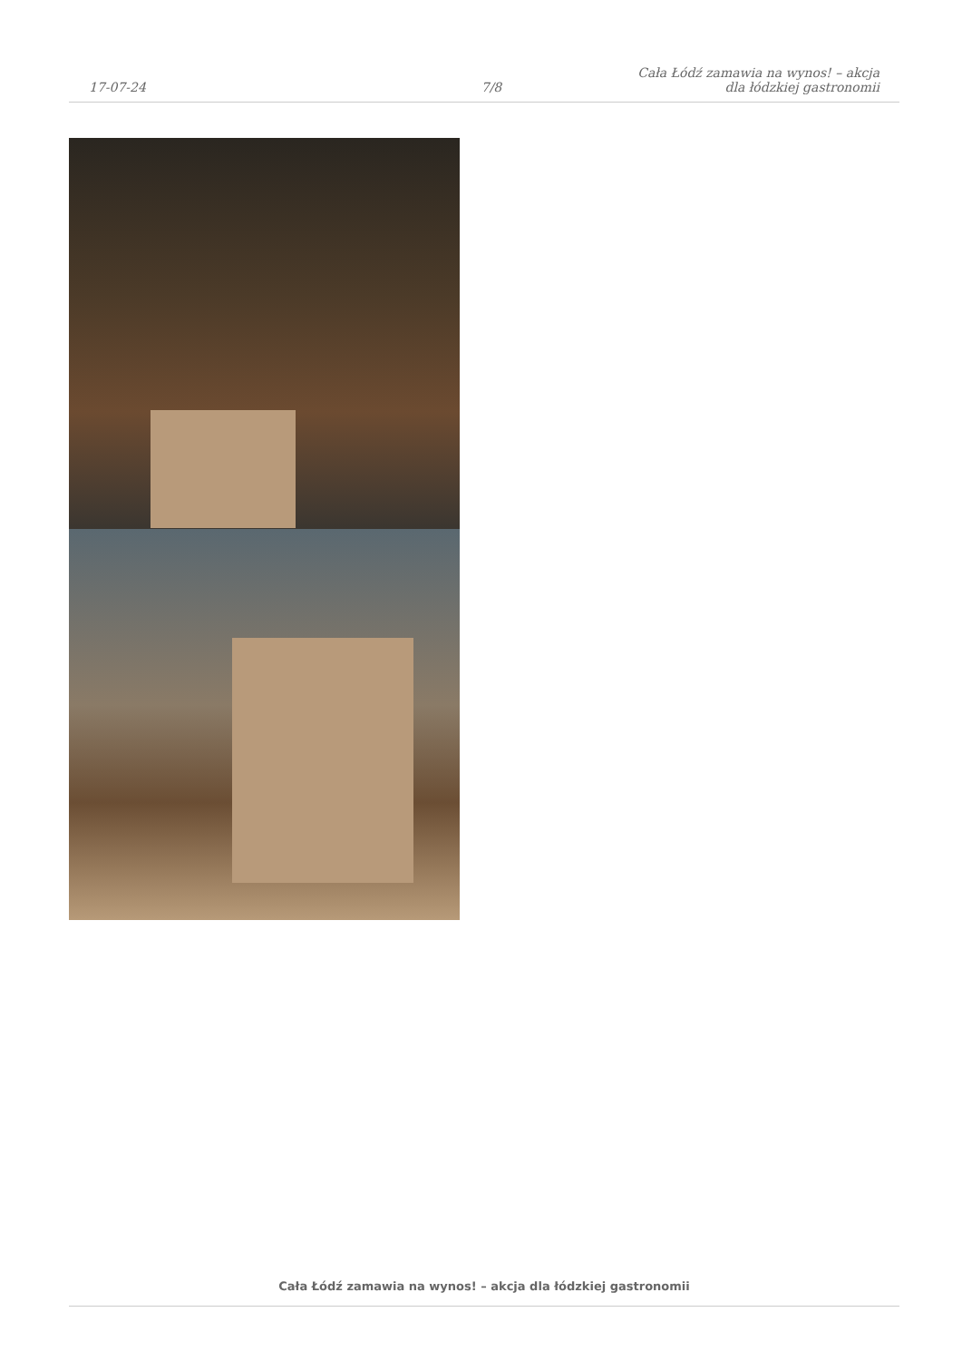17-07-24
7/8
Cała Łódź zamawia na wynos! – akcja
dla łódzkiej gastronomii
Cała Łódź zamawia na wynos! – akcja dla łódzkiej gastronomii